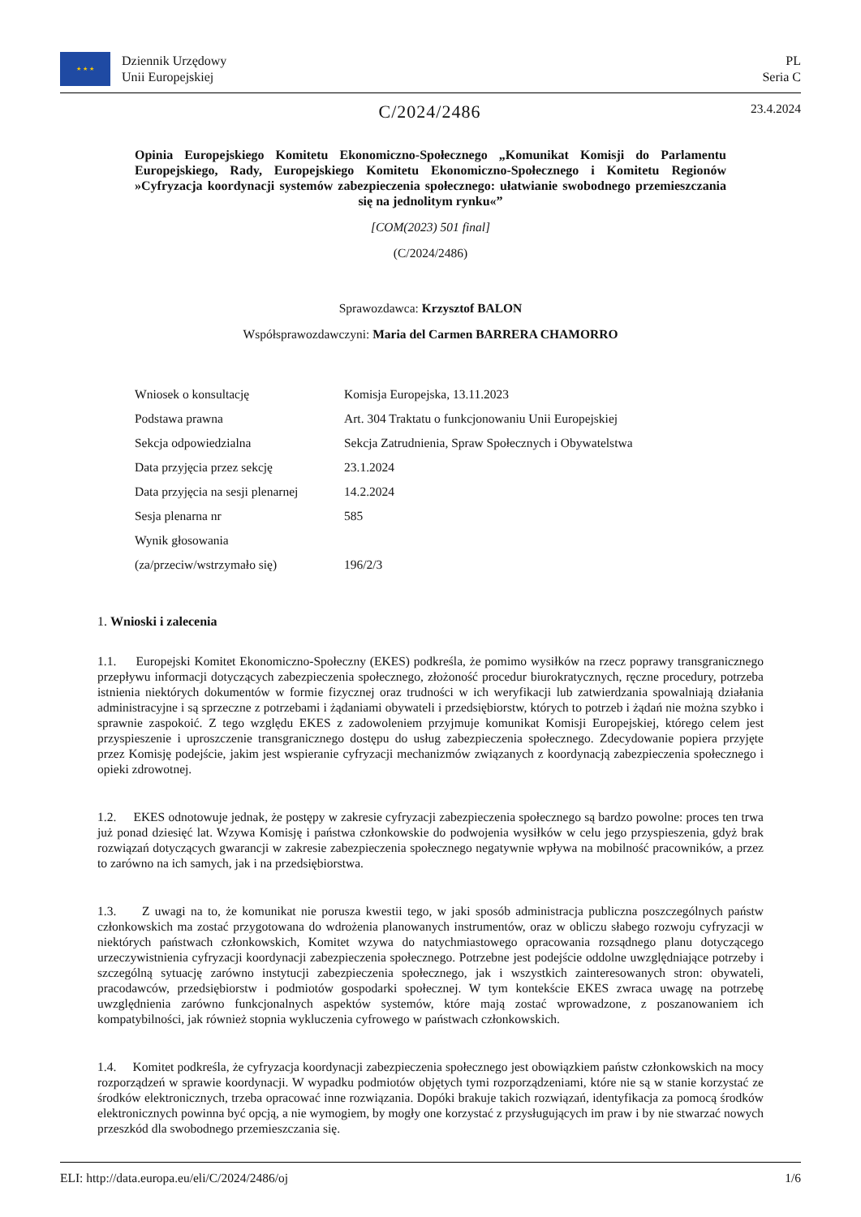★ ★ ★
Dziennik Urzędowy
Unii Europejskiej
PL
Seria C
C/2024/2486
23.4.2024
Opinia Europejskiego Komitetu Ekonomiczno-Społecznego „Komunikat Komisji do Parlamentu Europejskiego, Rady, Europejskiego Komitetu Ekonomiczno-Społecznego i Komitetu Regionów »Cyfryzacja koordynacji systemów zabezpieczenia społecznego: ułatwianie swobodnego przemieszczania się na jednolitym rynku«”
[COM(2023) 501 final]
(C/2024/2486)
Sprawozdawca: Krzysztof BALON
Współsprawozdawczyni: Maria del Carmen BARRERA CHAMORRO
| Wniosek o konsultację | Komisja Europejska, 13.11.2023 |
| Podstawa prawna | Art. 304 Traktatu o funkcjonowaniu Unii Europejskiej |
| Sekcja odpowiedzialna | Sekcja Zatrudnienia, Spraw Społecznych i Obywatelstwa |
| Data przyjęcia przez sekcję | 23.1.2024 |
| Data przyjęcia na sesji plenarnej | 14.2.2024 |
| Sesja plenarna nr | 585 |
| Wynik głosowania | |
| (za/przeciw/wstrzymało się) | 196/2/3 |
1. Wnioski i zalecenia
1.1. Europejski Komitet Ekonomiczno-Społeczny (EKES) podkreśla, że pomimo wysiłków na rzecz poprawy transgranicznego przepływu informacji dotyczących zabezpieczenia społecznego, złożoność procedur biurokratycznych, ręczne procedury, potrzeba istnienia niektórych dokumentów w formie fizycznej oraz trudności w ich weryfikacji lub zatwierdzania spowalniają działania administracyjne i są sprzeczne z potrzebami i żądaniami obywateli i przedsiębiorstw, których to potrzeb i żądań nie można szybko i sprawnie zaspokoić. Z tego względu EKES z zadowoleniem przyjmuje komunikat Komisji Europejskiej, którego celem jest przyspieszenie i uproszczenie transgranicznego dostępu do usług zabezpieczenia społecznego. Zdecydowanie popiera przyjęte przez Komisję podejście, jakim jest wspieranie cyfryzacji mechanizmów związanych z koordynacją zabezpieczenia społecznego i opieki zdrowotnej.
1.2. EKES odnotowuje jednak, że postępy w zakresie cyfryzacji zabezpieczenia społecznego są bardzo powolne: proces ten trwa już ponad dziesięć lat. Wzywa Komisję i państwa członkowskie do podwojenia wysiłków w celu jego przyspieszenia, gdyż brak rozwiązań dotyczących gwarancji w zakresie zabezpieczenia społecznego negatywnie wpływa na mobilność pracowników, a przez to zarówno na ich samych, jak i na przedsiębiorstwa.
1.3. Z uwagi na to, że komunikat nie porusza kwestii tego, w jaki sposób administracja publiczna poszczególnych państw członkowskich ma zostać przygotowana do wdrożenia planowanych instrumentów, oraz w obliczu słabego rozwoju cyfryzacji w niektórych państwach członkowskich, Komitet wzywa do natychmiastowego opracowania rozsądnego planu dotyczącego urzeczywistnienia cyfryzacji koordynacji zabezpieczenia społecznego. Potrzebne jest podejście oddolne uwzględniające potrzeby i szczególną sytuację zarówno instytucji zabezpieczenia społecznego, jak i wszystkich zainteresowanych stron: obywateli, pracodawców, przedsiębiorstw i podmiotów gospodarki społecznej. W tym kontekście EKES zwraca uwagę na potrzebę uwzględnienia zarówno funkcjonalnych aspektów systemów, które mają zostać wprowadzone, z poszanowaniem ich kompatybilności, jak również stopnia wykluczenia cyfrowego w państwach członkowskich.
1.4. Komitet podkreśla, że cyfryzacja koordynacji zabezpieczenia społecznego jest obowiązkiem państw członkowskich na mocy rozporządzeń w sprawie koordynacji. W wypadku podmiotów objętych tymi rozporządzeniami, które nie są w stanie korzystać ze środków elektronicznych, trzeba opracować inne rozwiązania. Dopóki brakuje takich rozwiązań, identyfikacja za pomocą środków elektronicznych powinna być opcją, a nie wymogiem, by mogły one korzystać z przysługujących im praw i by nie stwarzać nowych przeszkód dla swobodnego przemieszczania się.
ELI: http://data.europa.eu/eli/C/2024/2486/oj 1/6